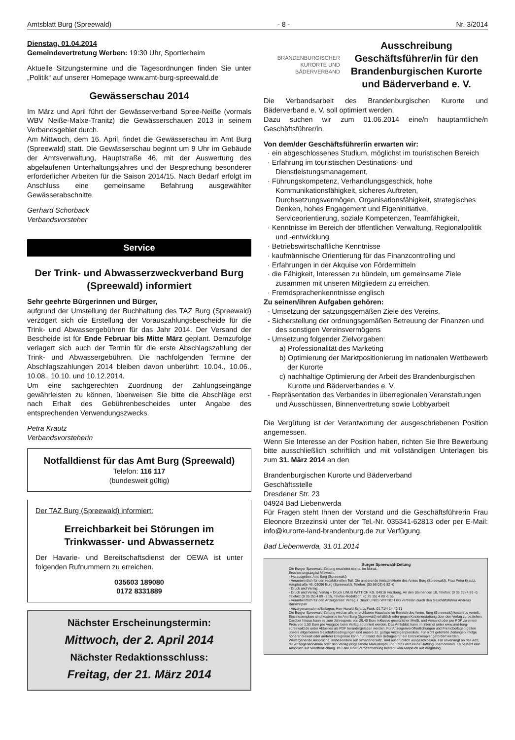Amtsblatt Burg (Spreewald) - 8 - Nr. 3/2014
Dienstag, 01.04.2014
Gemeindevertretung Werben: 19:30 Uhr, Sportlerheim
Aktuelle Sitzungstermine und die Tagesordnungen finden Sie unter „Politik“ auf unserer Homepage www.amt-burg-spreewald.de
Gewässerschau 2014
Im März und April führt der Gewässerverband Spree-Neiße (vormals WBV Neiße-Malxe-Tranitz) die Gewässerschauen 2013 in seinem Verbandsgebiet durch.
Am Mittwoch, dem 16. April, findet die Gewässerschau im Amt Burg (Spreewald) statt. Die Gewässerschau beginnt um 9 Uhr im Gebäude der Amtsverwaltung, Hauptstraße 46, mit der Auswertung des abgelaufenen Unterhaltungsjahres und der Besprechung besonderer erforderlicher Arbeiten für die Saison 2014/15. Nach Bedarf erfolgt im Anschluss eine gemeinsame Befahrung ausgewählter Gewässerabschnitte.
Gerhard Schorback
Verbandsvorsteher
Service
Der Trink- und Abwasserzweckverband Burg (Spreewald) informiert
Sehr geehrte Bürgerinnen und Bürger,
aufgrund der Umstellung der Buchhaltung des TAZ Burg (Spreewald) verzögert sich die Erstellung der Vorauszahlungsbescheide für die Trink- und Abwassergebühren für das Jahr 2014. Der Versand der Bescheide ist für Ende Februar bis Mitte März geplant. Demzufolge verlagert sich auch der Termin für die erste Abschlagszahlung der Trink- und Abwassergebühren. Die nachfolgenden Termine der Abschlagszahlungen 2014 bleiben davon unberührt: 10.04., 10.06., 10.08., 10.10. und 10.12.2014.
Um eine sachgerechten Zuordnung der Zahlungseingänge gewährleisten zu können, überweisen Sie bitte die Abschläge erst nach Erhalt des Gebührenbescheides unter Angabe des entsprechenden Verwendungszwecks.
Petra Krautz
Verbandsvorsteherin
Notfalldienst für das Amt Burg (Spreewald)
Telefon: 116 117
(bundesweit gültig)
Der TAZ Burg (Spreewald) informiert:
Erreichbarkeit bei Störungen im Trinkwasser- und Abwassernetz
Der Havarie- und Bereitschaftsdienst der OEWA ist unter folgenden Rufnummern zu erreichen.
035603 189080
0172 8331889
Nächster Erscheinungstermin:
Mittwoch, der 2. April 2014
Nächster Redaktionsschluss:
Freitag, der 21. März 2014
BRANDENBURGISCHER
KURORTE UND BÄDERVERBAND
Ausschreibung Geschäftsführer/in für den Brandenburgischen Kurorte und Bäderverband e. V.
Die Verbandsarbeit des Brandenburgischen Kurorte und Bäderverband e. V. soll optimiert werden.
Dazu suchen wir zum 01.06.2014 eine/n hauptamtliche/n Geschäftsführer/in.
Von dem/der Geschäftsführer/in erwarten wir:
· ein abgeschlossenes Studium, möglichst im touristischen Bereich
· Erfahrung im touristischen Destinations- und Dienstleistungsmanagement,
· Führungskompetenz, Verhandlungsgeschick, hohe Kommunikationsfähigkeit, sicheres Auftreten, Durchsetzungsvermögen, Organisationsfähigkeit, strategisches Denken, hohes Engagement und Eigeninitiative, Serviceorientierung, soziale Kompetenzen, Teamfähigkeit,
· Kenntnisse im Bereich der öffentlichen Verwaltung, Regionalpolitik und -entwicklung
· Betriebswirtschaftliche Kenntnisse
· kaufmännische Orientierung für das Finanzcontrolling und
· Erfahrungen in der Akquise von Fördermitteln
· die Fähigkeit, Interessen zu bündeln, um gemeinsame Ziele zusammen mit unseren Mitgliedern zu erreichen.
· Fremdsprachenkenntnisse englisch
Zu seinen/ihren Aufgaben gehören:
- Umsetzung der satzungsgemäßen Ziele des Vereins,
- Sicherstellung der ordnungsgemäßen Betreuung der Finanzen und des sonstigen Vereinsvermögens
- Umsetzung folgender Zielvorgaben:
a) Professionalität des Marketing
b) Optimierung der Marktpositionierung im nationalen Wettbewerb der Kurorte
c) nachhaltige Optimierung der Arbeit des Brandenburgischen Kurorte und Bäderverbandes e. V.
- Repräsentation des Verbandes in überregionalen Veranstaltungen und Ausschüssen, Binnenvertretung sowie Lobbyarbeit
Die Vergütung ist der Verantwortung der ausgeschriebenen Position angemessen.
Wenn Sie Interesse an der Position haben, richten Sie Ihre Bewerbung bitte ausschließlich schriftlich und mit vollständigen Unterlagen bis zum 31. März 2014 an den
Brandenburgischen Kurorte und Bäderverband
Geschäftsstelle
Dresdener Str. 23
04924 Bad Liebenwerda
Für Fragen steht Ihnen der Vorstand und die Geschäftsführerin Frau Eleonore Brzezinski unter der Tel.-Nr. 035341-62813 oder per E-Mail: info@kurorte-land-brandenburg.de zur Verfügung.
Bad Liebenwerda, 31.01.2014
Burger Spreewald-Zeitung
Die Burger Spreewald-Zeitung erscheint einmal im Monat.
Erscheinungstag ist Mittwoch.
- Herausgeber: Amt Burg (Spreewald)
- Verantwortlich für den redaktionellen Teil: Die amtierende Amtsdirektorin des Amtes Burg (Spreewald), Frau Petra Krautz, Hauptstraße 46, 03096 Burg (Spreewald), Telefon: (03 56 03) 6 82 -0
- Druck und Verlag:
- Druck und Verlag: Verlag + Druck LINUS WITTICH KG, 04916 Herzberg, An den Steinenden 10, Telefon: (0 35 35) 4 89 -0, Telefax: (0 35 35) 4 89 -1 15, Telefax-Redaktion: (0 35 35) 4 89 -1 55,
- Verantwortlich für den Anzeigenteil: Verlag + Druck LINUS WITTICH KG vertreten durch den Geschäftsführer Andreas Barschtipan
- Anzeigenannahme/Beilagen: Herr Harald Schulz, Funk: 01 71/4 14 40 51
Die Burger Spreewald-Zeitung wird an alle erreichbaren Haushalte im Bereich des Amtes Burg (Spreewald) kostenlos verteilt. Einzelexemplare sind kostenlos im Amt Burg (Spreewald) erhältlich oder gegen Kostenerstattung über den Verlag zu beziehen. Darüber hinaus kann es zum Jahrespreis von 29,40 Euro inklusive gesetzlicher MwSt. und Versand oder per PDF zu einem Preis von 1,50 Euro pro Ausgabe beim Verlag abonniert werden. Das Amtsblatt kann im Internet unter www.amt-burg-spreewald.de unter Aktuelles als PDF heruntergeladen werden. Für Anzeigenveröffentlichungen und Fremdbeilagen gelten unsere allgemeinen Geschäftsbedingungen und unsere zz. gültige Anzeigenpreisliste. Für nicht gelieferte Zeitungen infolge höherer Gewalt oder anderer Ereignisse kann nur Ersatz des Betrages für ein Einzelexemplar gefordert werden. Weitergehende Ansprüche, insbesondere auf Schadenersatz, sind ausdrücklich ausgeschlossen. Für unverlangt an das Amt, die Anzeigenannahme oder den Verlag eingesandte Manuskripte und Fotos wird keine Haftung übernommen. Es besteht kein Anspruch auf Veröffentlichung. Im Falle einer Veröffentlichung besteht kein Anspruch auf Vergütung.